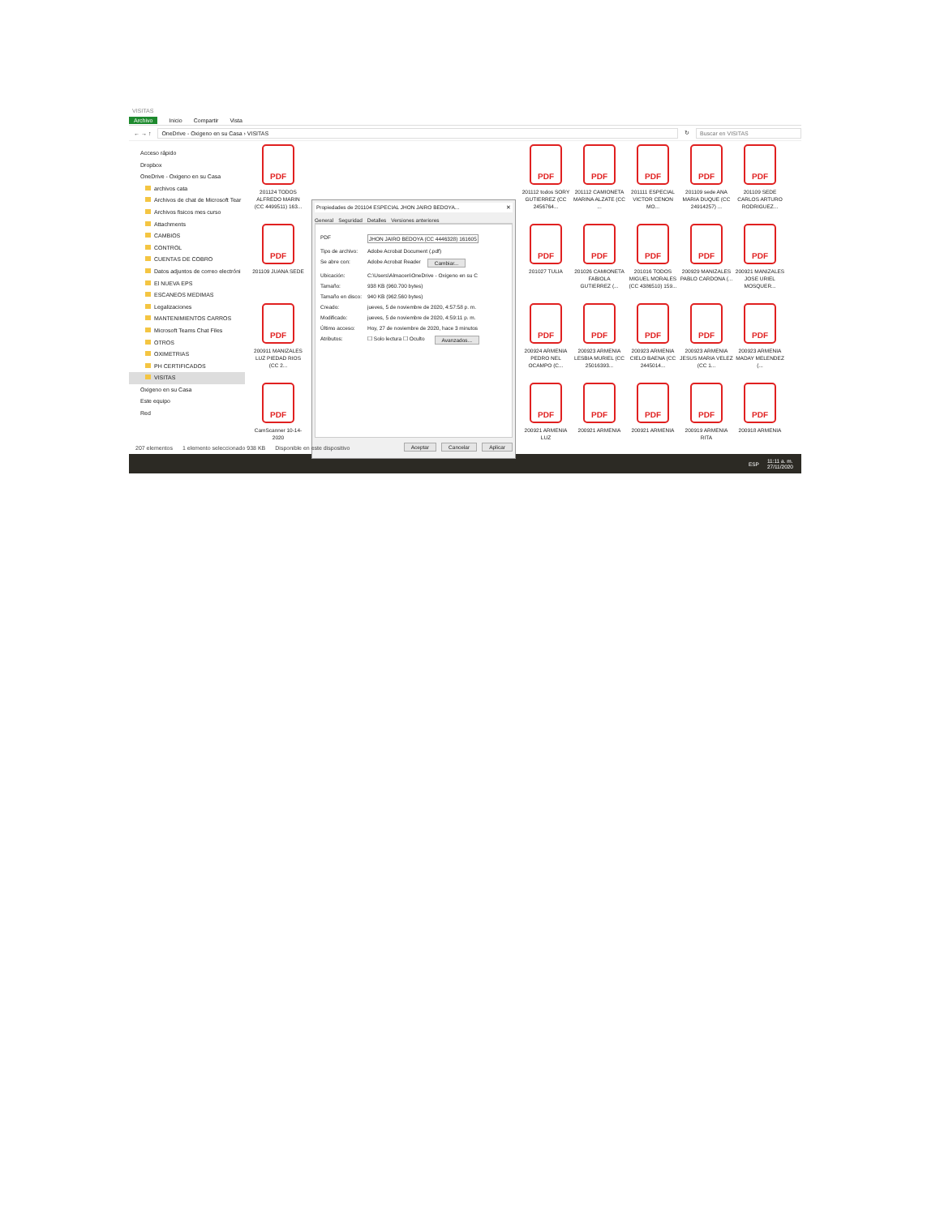VISITAS
Archivo Inicio Compartir Vista
← → ↑ OneDrive - Oxigeno en su Casa › VISITAS ↻ Buscar en VISITAS
Acceso rápido
Dropbox
OneDrive - Oxigeno en su Casa
archivos cata
Archivos de chat de Microsoft Tear
Archivos fisicos mes curso
Attachments
CAMBIOS
CONTROL
CUENTAS DE COBRO
Datos adjuntos de correo electróni
El NUEVA EPS
ESCANEOS MEDIMAS
Legalizaciones
MANTENIMIENTOS CARROS
Microsoft Teams Chat Files
OTROS
OXIMETRIAS
PH CERTIFICADOS
VISITAS
Oxigeno en su Casa
Este equipo
Red
PDF
201124 TODOS ALFREDO MARIN (CC 4499511) 163...
Propiedades de 201104 ESPECIAL JHON JAIRO BEDOYA... ✕
General Seguridad Detalles Versiones anteriores
PDF JHON JAIRO BEDOYA (CC 4446328) 161605
Tipo de archivo: Adobe Acrobat Document (.pdf)
Se abre con: Adobe Acrobat Reader Cambiar...
Ubicación: C:\Users\Almacen\OneDrive - Oxigeno en su C
Tamaño: 938 KB (960.700 bytes)
Tamaño en disco: 940 KB (962.560 bytes)
Creado: jueves, 5 de noviembre de 2020, 4:57:58 p. m.
Modificado: jueves, 5 de noviembre de 2020, 4:59:11 p. m.
Último acceso: Hoy, 27 de noviembre de 2020, hace 3 minutos
Atributos: ☐ Solo lectura ☐ Oculto Avanzados...
Aceptar Cancelar Aplicar
PDF
201112 todos SORY GUTIERREZ (CC 2456764...
PDF
201112 CAMIONETA MARINA ALZATE (CC ...
PDF
201111 ESPECIAL VICTOR CENON MO...
PDF
201109 sede ANA MARIA DUQUE (CC 24914257) ...
PDF
201109 SEDE CARLOS ARTURO RODRIGUEZ...
PDF
201109 JUANA SEDE
PDF
201027 TULIA
PDF
201026 CAMIONETA FABIOLA GUTIERREZ (...
PDF
201016 TODOS MIGUEL MORALES (CC 4386510) 159...
PDF
200929 MANIZALES PABLO CARDONA (...
PDF
200921 MANIZALES JOSE URIEL MOSQUER...
PDF
200911 MANIZALES LUZ PIEDAD RIOS (CC 2...
PDF
200924 ARMENIA PEDRO NEL OCAMPO (C...
PDF
200923 ARMENIA LESBIA MURIEL (CC 25016393...
PDF
200923 ARMENIA CIELO BAENA (CC 2445014...
PDF
200923 ARMENIA JESUS MARIA VELEZ (CC 1...
PDF
200923 ARMENIA MADAY MELENDEZ (...
PDF
CamScanner 10-14-2020
PDF
200921 ARMENIA LUZ
PDF
200921 ARMENIA
PDF
200921 ARMENIA
PDF
200919 ARMENIA RITA
PDF
200918 ARMENIA
207 elementos 1 elemento seleccionado 938 KB Disponible en este dispositivo
ESP 11:11 a. m.
27/11/2020